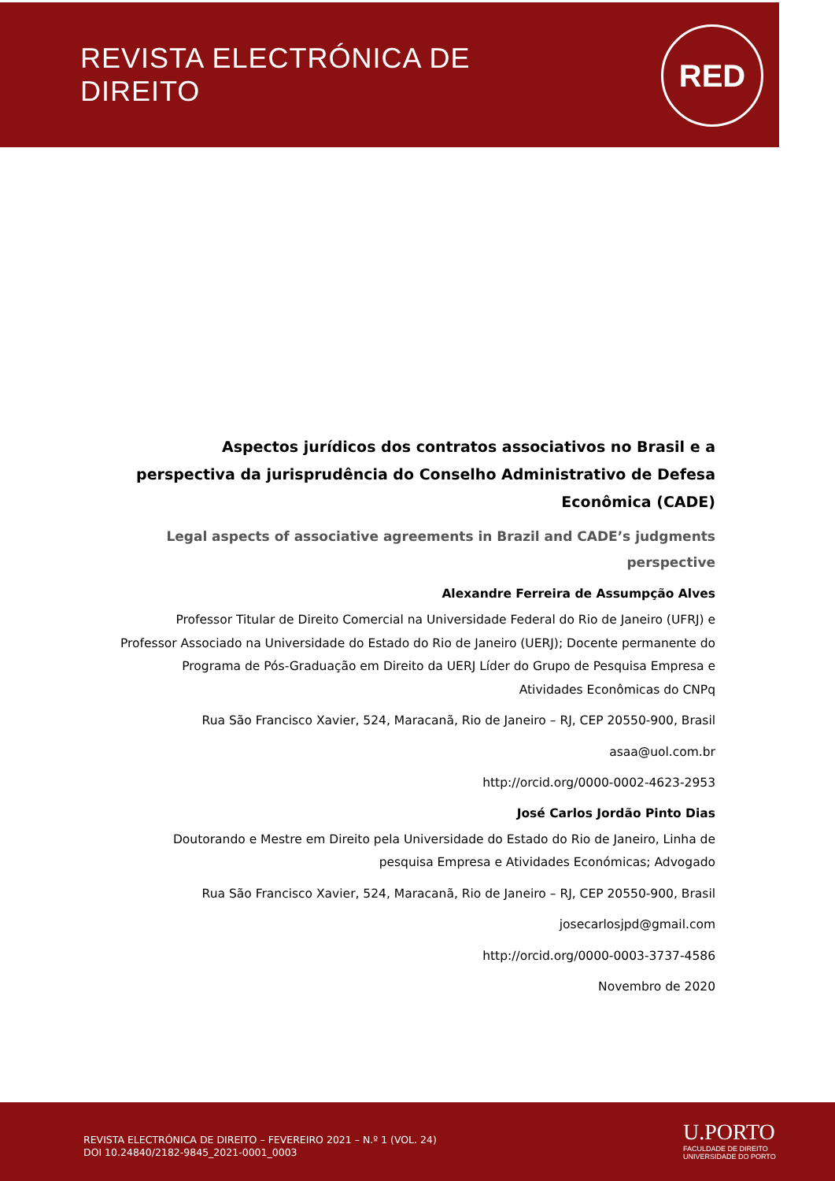REVISTA ELECTRÓNICA DE DIREITO
RED
Aspectos jurídicos dos contratos associativos no Brasil e a perspectiva da jurisprudência do Conselho Administrativo de Defesa Econômica (CADE)
Legal aspects of associative agreements in Brazil and CADE’s judgments perspective
Alexandre Ferreira de Assumpção Alves
Professor Titular de Direito Comercial na Universidade Federal do Rio de Janeiro (UFRJ) e Professor Associado na Universidade do Estado do Rio de Janeiro (UERJ); Docente permanente do Programa de Pós-Graduação em Direito da UERJ Líder do Grupo de Pesquisa Empresa e Atividades Econômicas do CNPq
Rua São Francisco Xavier, 524, Maracanã, Rio de Janeiro – RJ, CEP 20550-900, Brasil
asaa@uol.com.br
http://orcid.org/0000-0002-4623-2953
José Carlos Jordão Pinto Dias
Doutorando e Mestre em Direito pela Universidade do Estado do Rio de Janeiro, Linha de pesquisa Empresa e Atividades Económicas; Advogado
Rua São Francisco Xavier, 524, Maracanã, Rio de Janeiro – RJ, CEP 20550-900, Brasil
josecarlosjpd@gmail.com
http://orcid.org/0000-0003-3737-4586
Novembro de 2020
REVISTA ELECTRÓNICA DE DIREITO – FEVEREIRO 2021 – N.º 1 (VOL. 24)
DOI 10.24840/2182-9845_2021-0001_0003
U.PORTO
FACULDADE DE DIREITO
UNIVERSIDADE DO PORTO